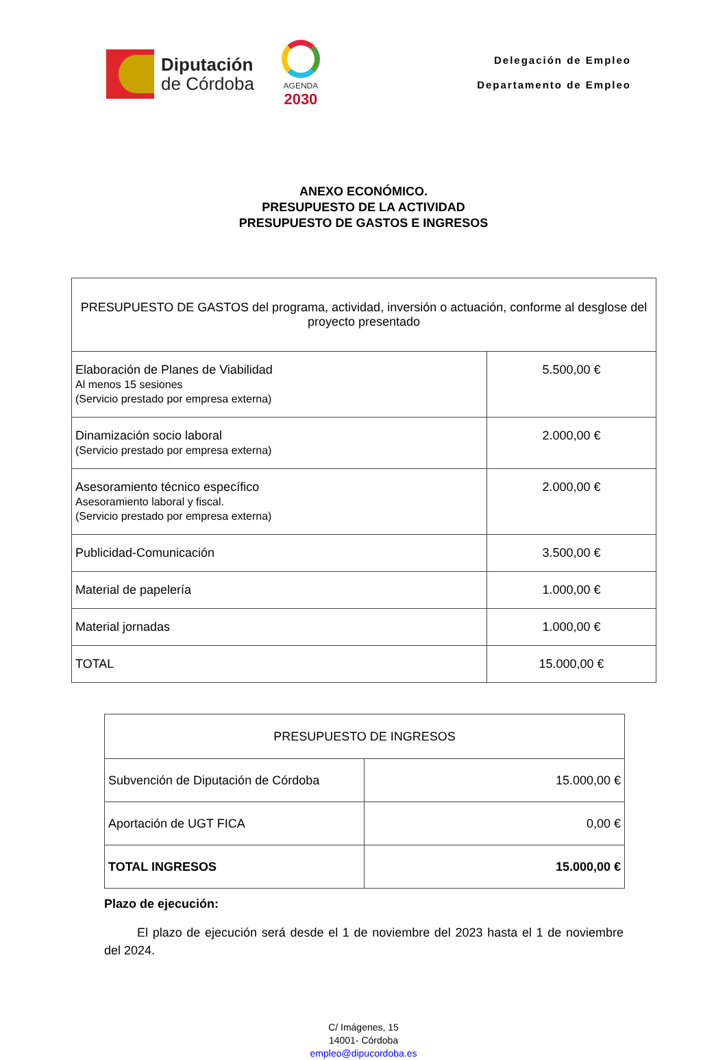Diputación
de Córdoba
AGENDA
2030
Delegación de Empleo
Departamento de Empleo
ANEXO ECONÓMICO.
PRESUPUESTO DE LA ACTIVIDAD
PRESUPUESTO DE GASTOS E INGRESOS
| PRESUPUESTO DE GASTOS del programa, actividad, inversión o actuación, conforme al desglose del proyecto presentado | |
| --- | --- |
| Elaboración de Planes de Viabilidad Al menos 15 sesiones (Servicio prestado por empresa externa) | 5.500,00 € |
| Dinamización socio laboral (Servicio prestado por empresa externa) | 2.000,00 € |
| Asesoramiento técnico específico Asesoramiento laboral y fiscal. (Servicio prestado por empresa externa) | 2.000,00 € |
| Publicidad-Comunicación | 3.500,00 € |
| Material de papelería | 1.000,00 € |
| Material jornadas | 1.000,00 € |
| TOTAL | 15.000,00 € |
| PRESUPUESTO DE INGRESOS | |
| --- | --- |
| Subvención de Diputación de Córdoba | 15.000,00 € |
| Aportación de UGT FICA | 0,00 € |
| TOTAL INGRESOS | 15.000,00 € |
Plazo de ejecución:
El plazo de ejecución será desde el 1 de noviembre del 2023 hasta el 1 de noviembre del 2024.
C/ Imágenes, 15
14001- Córdoba
empleo@dipucordoba.es